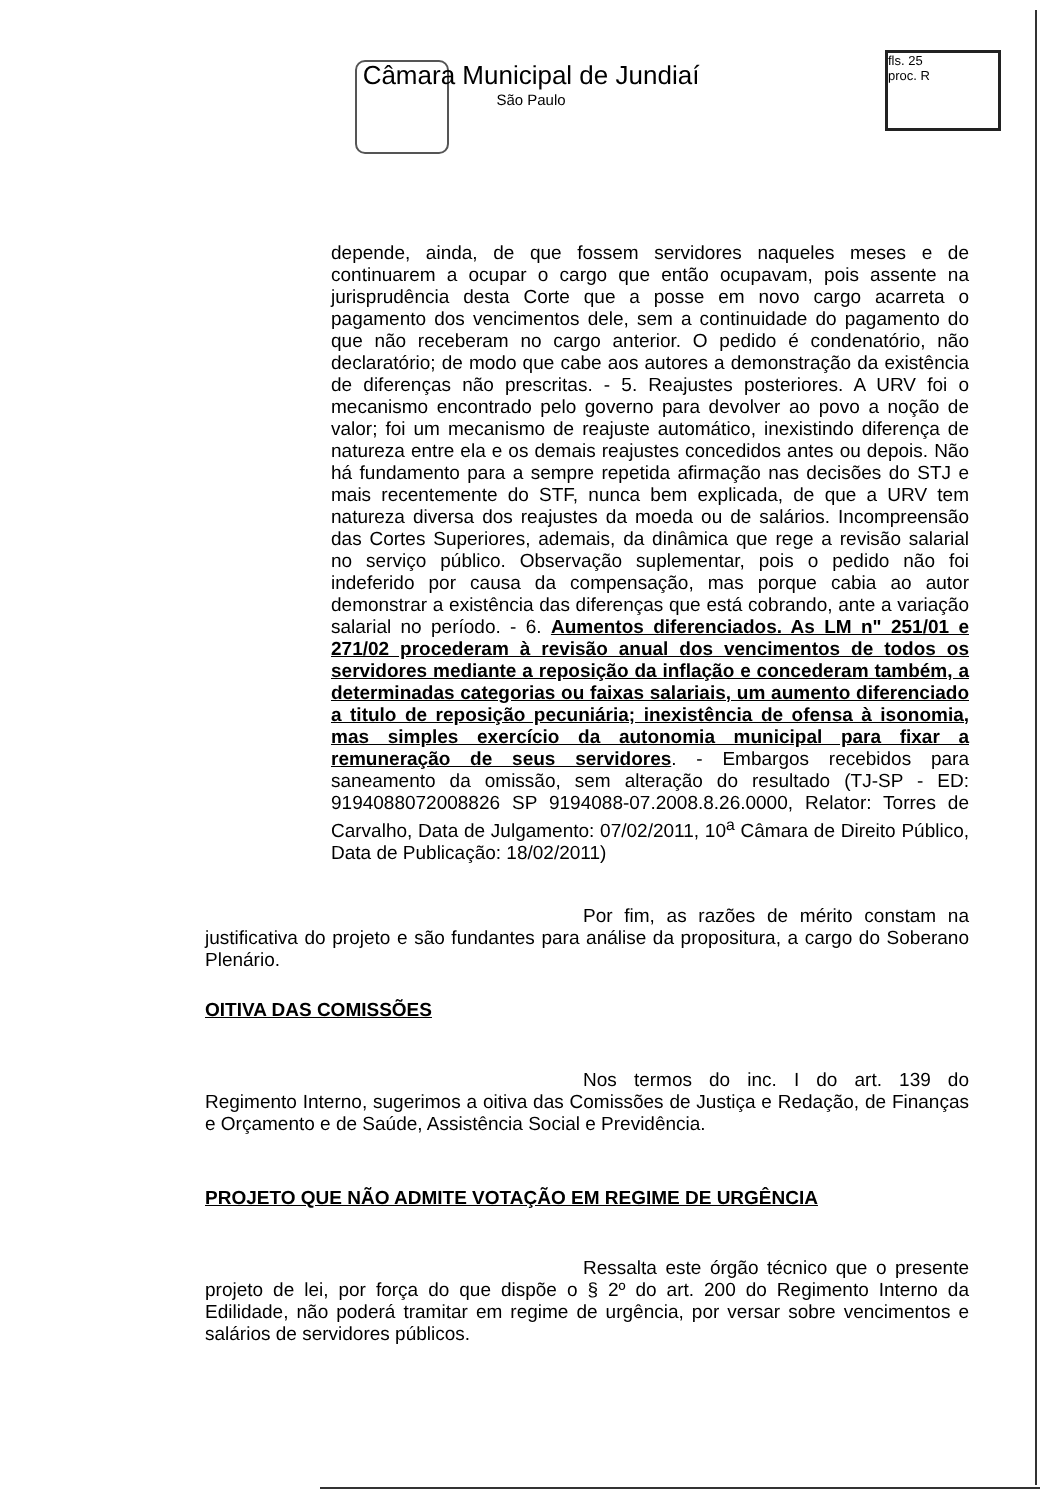Câmara Municipal de Jundiaí
São Paulo
fls. 25
proc. R
depende, ainda, de que fossem servidores naqueles meses e de continuarem a ocupar o cargo que então ocupavam, pois assente na jurisprudência desta Corte que a posse em novo cargo acarreta o pagamento dos vencimentos dele, sem a continuidade do pagamento do que não receberam no cargo anterior. O pedido é condenatório, não declaratório; de modo que cabe aos autores a demonstração da existência de diferenças não prescritas. - 5. Reajustes posteriores. A URV foi o mecanismo encontrado pelo governo para devolver ao povo a noção de valor; foi um mecanismo de reajuste automático, inexistindo diferença de natureza entre ela e os demais reajustes concedidos antes ou depois. Não há fundamento para a sempre repetida afirmação nas decisões do STJ e mais recentemente do STF, nunca bem explicada, de que a URV tem natureza diversa dos reajustes da moeda ou de salários. Incompreensão das Cortes Superiores, ademais, da dinâmica que rege a revisão salarial no serviço público. Observação suplementar, pois o pedido não foi indeferido por causa da compensação, mas porque cabia ao autor demonstrar a existência das diferenças que está cobrando, ante a variação salarial no período. - 6. Aumentos diferenciados. As LM n" 251/01 e 271/02 procederam à revisão anual dos vencimentos de todos os servidores mediante a reposição da inflação e concederam também, a determinadas categorias ou faixas salariais, um aumento diferenciado a titulo de reposição pecuniária; inexistência de ofensa à isonomia, mas simples exercício da autonomia municipal para fixar a remuneração de seus servidores. - Embargos recebidos para saneamento da omissão, sem alteração do resultado (TJ-SP - ED: 9194088072008826 SP 9194088-07.2008.8.26.0000, Relator: Torres de Carvalho, Data de Julgamento: 07/02/2011, 10<sup>a</sup> Câmara de Direito Público, Data de Publicação: 18/02/2011)
Por fim, as razões de mérito constam na justificativa do projeto e são fundantes para análise da propositura, a cargo do Soberano Plenário.
OITIVA DAS COMISSÕES
Nos termos do inc. I do art. 139 do Regimento Interno, sugerimos a oitiva das Comissões de Justiça e Redação, de Finanças e Orçamento e de Saúde, Assistência Social e Previdência.
PROJETO QUE NÃO ADMITE VOTAÇÃO EM REGIME DE URGÊNCIA
Ressalta este órgão técnico que o presente projeto de lei, por força do que dispõe o § 2º do art. 200 do Regimento Interno da Edilidade, não poderá tramitar em regime de urgência, por versar sobre vencimentos e salários de servidores públicos.